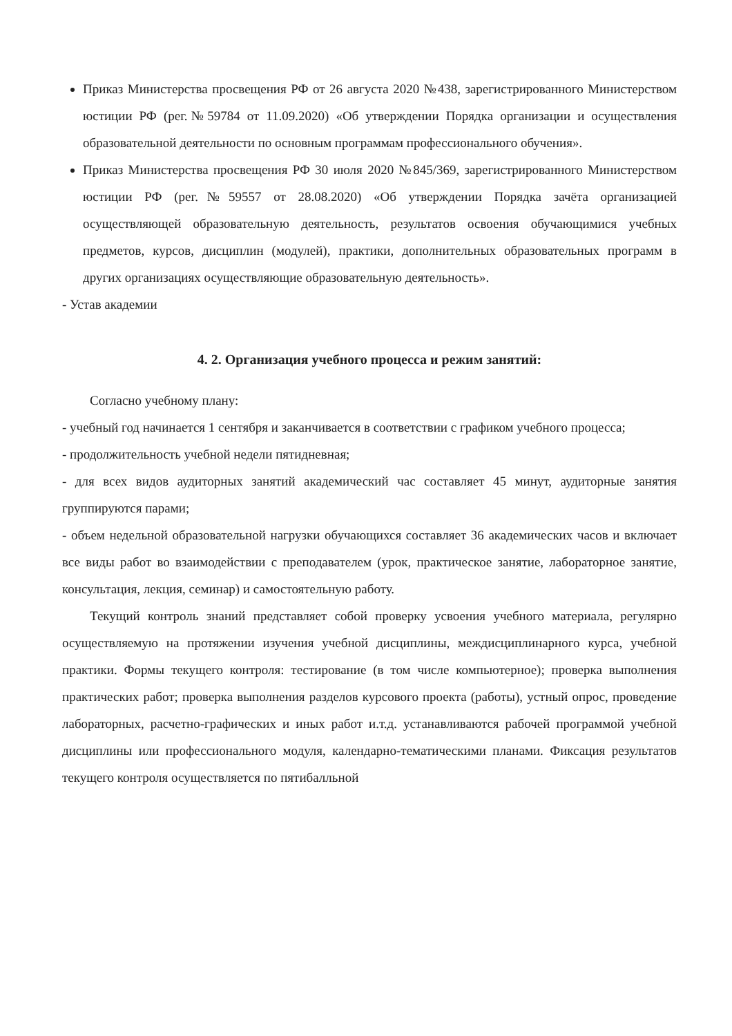Приказ Министерства просвещения РФ от 26 августа 2020 №438, зарегистрированного Министерством юстиции РФ (рег.№59784 от 11.09.2020) «Об утверждении Порядка организации и осуществления образовательной деятельности по основным программам профессионального обучения».
Приказ Министерства просвещения РФ 30 июля 2020 №845/369, зарегистрированного Министерством юстиции РФ (рег.№59557 от 28.08.2020) «Об утверждении Порядка зачёта организацией осуществляющей образовательную деятельность, результатов освоения обучающимися учебных предметов, курсов, дисциплин (модулей), практики, дополнительных образовательных программ в других организациях осуществляющие образовательную деятельность».
- Устав академии
4. 2. Организация учебного процесса и режим занятий:
Согласно учебному плану:
- учебный год начинается 1 сентября и заканчивается в соответствии с графиком учебного процесса;
- продолжительность учебной недели пятидневная;
- для всех видов аудиторных занятий академический час составляет 45 минут, аудиторные занятия группируются парами;
- объем недельной образовательной нагрузки обучающихся составляет 36 академических часов и включает все виды работ во взаимодействии с преподавателем (урок, практическое занятие, лабораторное занятие, консультация, лекция, семинар) и самостоятельную работу.
Текущий контроль знаний представляет собой проверку усвоения учебного материала, регулярно осуществляемую на протяжении изучения учебной дисциплины, междисциплинарного курса, учебной практики. Формы текущего контроля: тестирование (в том числе компьютерное); проверка выполнения практических работ; проверка выполнения разделов курсового проекта (работы), устный опрос, проведение лабораторных, расчетно-графических и иных работ и.т.д. устанавливаются рабочей программой учебной дисциплины или профессионального модуля, календарно-тематическими планами. Фиксация результатов текущего контроля осуществляется по пятибалльной